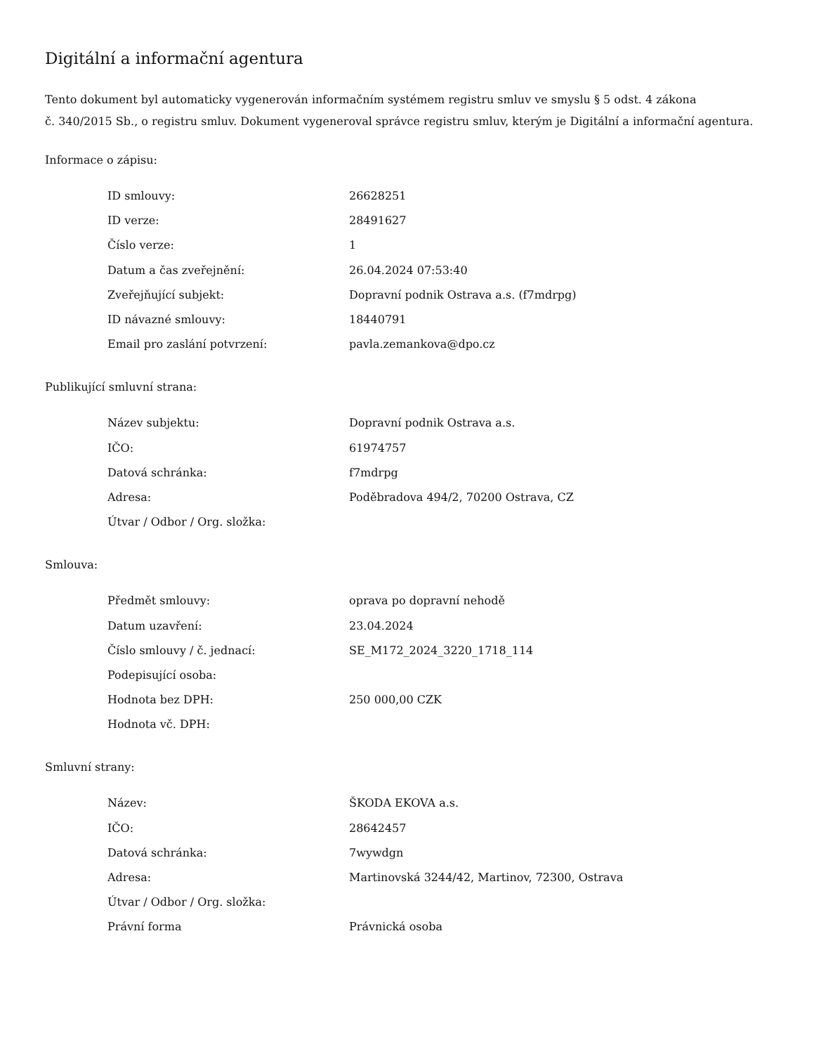Digitální a informační agentura
Tento dokument byl automaticky vygenerován informačním systémem registru smluv ve smyslu § 5 odst. 4 zákona
č. 340/2015 Sb., o registru smluv. Dokument vygeneroval správce registru smluv, kterým je Digitální a informační agentura.
Informace o zápisu:
| ID smlouvy: | 26628251 |
| ID verze: | 28491627 |
| Číslo verze: | 1 |
| Datum a čas zveřejnění: | 26.04.2024 07:53:40 |
| Zveřejňující subjekt: | Dopravní podnik Ostrava a.s. (f7mdrpg) |
| ID návazné smlouvy: | 18440791 |
| Email pro zaslání potvrzení: | pavla.zemankova@dpo.cz |
Publikující smluvní strana:
| Název subjektu: | Dopravní podnik Ostrava a.s. |
| IČO: | 61974757 |
| Datová schránka: | f7mdrpg |
| Adresa: | Poděbradova 494/2, 70200 Ostrava, CZ |
| Útvar / Odbor / Org. složka: | |
Smlouva:
| Předmět smlouvy: | oprava po dopravní nehodě |
| Datum uzavření: | 23.04.2024 |
| Číslo smlouvy / č. jednací: | SE_M172_2024_3220_1718_114 |
| Podepisující osoba: | |
| Hodnota bez DPH: | 250 000,00 CZK |
| Hodnota vč. DPH: | |
Smluvní strany:
| Název: | ŠKODA EKOVA a.s. |
| IČO: | 28642457 |
| Datová schránka: | 7wywdgn |
| Adresa: | Martinovská 3244/42, Martinov, 72300, Ostrava |
| Útvar / Odbor / Org. složka: | |
| Právní forma | Právnická osoba |